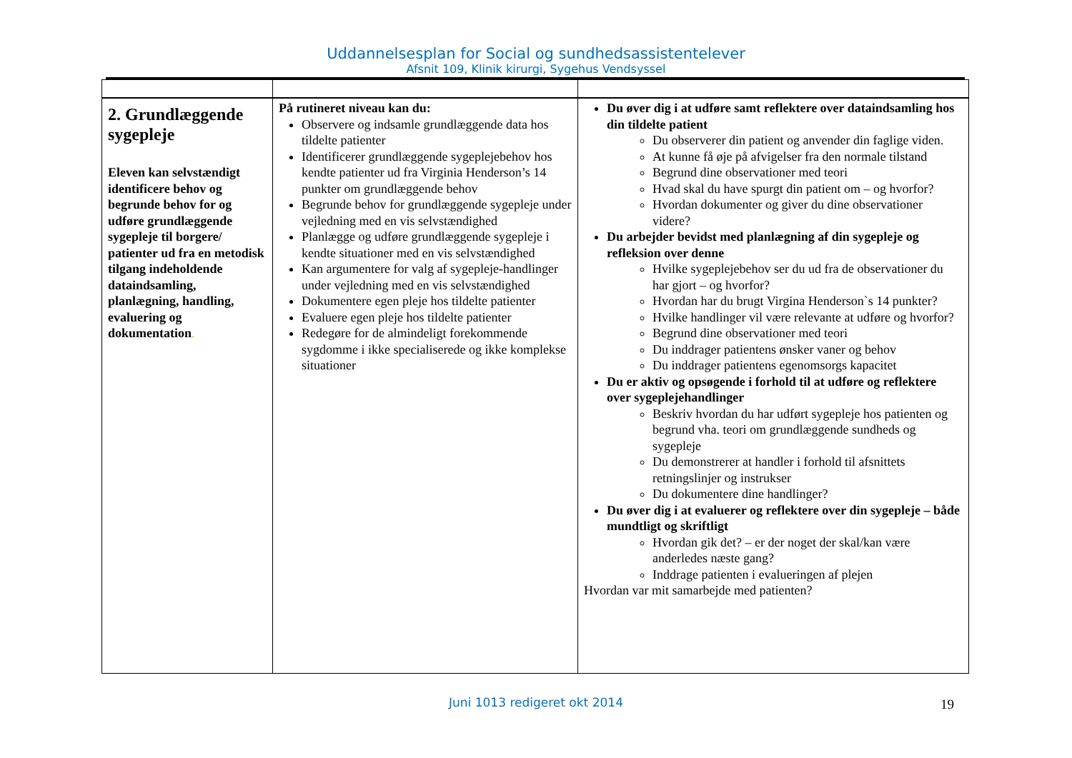Uddannelsesplan for Social og sundhedsassistentelever
Afsnit 109, Klinik kirurgi, Sygehus Vendsyssel
| 2. Grundlæggende sygepleje Eleven kan selvstændigt identificere behov og begrunde behov for og udføre grundlæggende sygepleje til borgere/ patienter ud fra en metodisk tilgang indeholdende dataindsamling, planlægning, handling, evaluering og dokumentation . | På rutineret niveau kan du: Observere og indsamle grundlæggende data hos tildelte patienter Identificerer grundlæggende sygeplejebehov hos kendte patienter ud fra Virginia Henderson’s 14 punkter om grundlæggende behov Begrunde behov for grundlæggende sygepleje under vejledning med en vis selvstændighed Planlægge og udføre grundlæggende sygepleje i kendte situationer med en vis selvstændighed Kan argumentere for valg af sygepleje-handlinger under vejledning med en vis selvstændighed Dokumentere egen pleje hos tildelte patienter Evaluere egen pleje hos tildelte patienter Redegøre for de almindeligt forekommende sygdomme i ikke specialiserede og ikke komplekse situationer | Du øver dig i at udføre samt reflektere over dataindsamling hos din tildelte patient Du observerer din patient og anvender din faglige viden. At kunne få øje på afvigelser fra den normale tilstand Begrund dine observationer med teori Hvad skal du have spurgt din patient om – og hvorfor? Hvordan dokumenter og giver du dine observationer videre? Du arbejder bevidst med planlægning af din sygepleje og refleksion over denne Hvilke sygeplejebehov ser du ud fra de observationer du har gjort – og hvorfor? Hvordan har du brugt Virgina Henderson`s 14 punkter? Hvilke handlinger vil være relevante at udføre og hvorfor? Begrund dine observationer med teori Du inddrager patientens ønsker vaner og behov Du inddrager patientens egenomsorgs kapacitet Du er aktiv og opsøgende i forhold til at udføre og reflektere over sygeplejehandlinger Beskriv hvordan du har udført sygepleje hos patienten og begrund vha. teori om grundlæggende sundheds og sygepleje Du demonstrerer at handler i forhold til afsnittets retningslinjer og instrukser Du dokumentere dine handlinger? Du øver dig i at evaluerer og reflektere over din sygepleje – både mundtligt og skriftligt Hvordan gik det? – er der noget der skal/kan være anderledes næste gang? Inddrage patienten i evalueringen af plejen Hvordan var mit samarbejde med patienten? |
Juni 1013 redigeret okt 2014 19